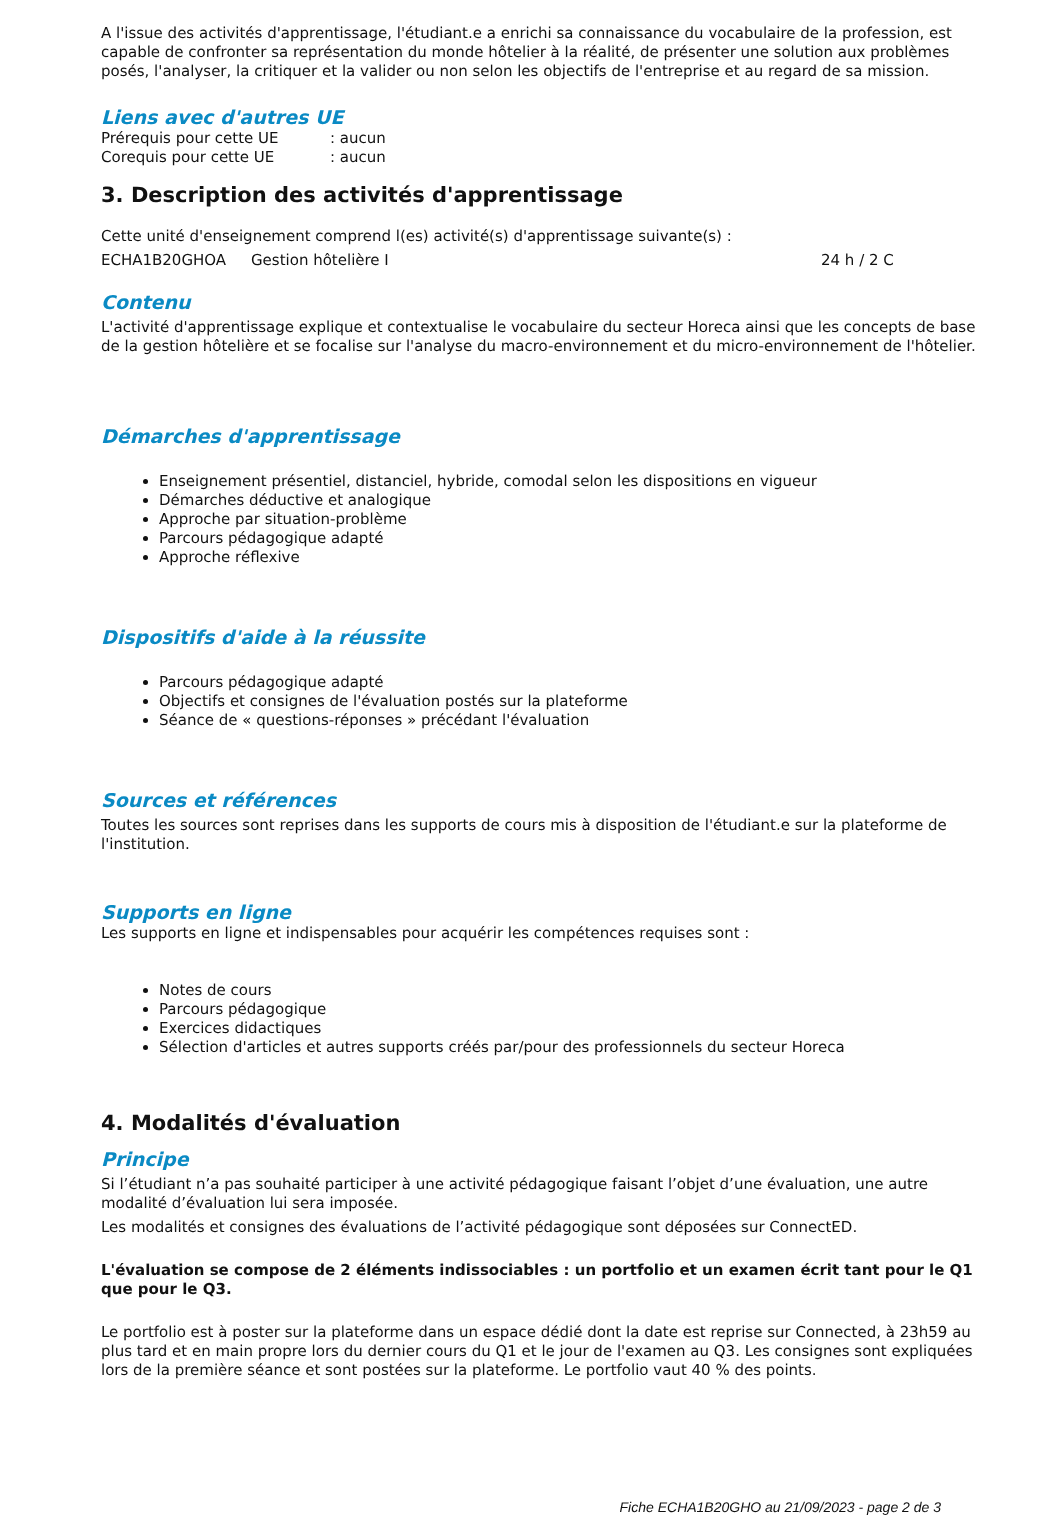A l'issue des activités d'apprentissage, l'étudiant.e a enrichi sa connaissance du vocabulaire de la profession, est capable de confronter sa représentation du monde hôtelier à la réalité, de présenter une solution aux problèmes posés, l'analyser, la critiquer et la valider ou non selon les objectifs de l'entreprise et au regard de sa mission.
Liens avec d'autres UE
Prérequis pour cette UE: aucun
Corequis pour cette UE: aucun
3. Description des activités d'apprentissage
Cette unité d'enseignement comprend l(es) activité(s) d'apprentissage suivante(s) :
ECHA1B20GHOA Gestion hôtelière I 24 h / 2 C
Contenu
L'activité d'apprentissage explique et contextualise le vocabulaire du secteur Horeca ainsi que les concepts de base de la gestion hôtelière et se focalise sur l'analyse du macro-environnement et du micro-environnement de l'hôtelier.
Démarches d'apprentissage
Enseignement présentiel, distanciel, hybride, comodal selon les dispositions en vigueur
Démarches déductive et analogique
Approche par situation-problème
Parcours pédagogique adapté
Approche réflexive
Dispositifs d'aide à la réussite
Parcours pédagogique adapté
Objectifs et consignes de l'évaluation postés sur la plateforme
Séance de « questions-réponses » précédant l'évaluation
Sources et références
Toutes les sources sont reprises dans les supports de cours mis à disposition de l'étudiant.e sur la plateforme de l'institution.
Supports en ligne
Les supports en ligne et indispensables pour acquérir les compétences requises sont :
Notes de cours
Parcours pédagogique
Exercices didactiques
Sélection d'articles et autres supports créés par/pour des professionnels du secteur Horeca
4. Modalités d'évaluation
Principe
Si l’étudiant n’a pas souhaité participer à une activité pédagogique faisant l’objet d’une évaluation, une autre modalité d’évaluation lui sera imposée.
Les modalités et consignes des évaluations de l’activité pédagogique sont déposées sur ConnectED.
L'évaluation se compose de 2 éléments indissociables : un portfolio et un examen écrit tant pour le Q1 que pour le Q3.
Le portfolio est à poster sur la plateforme dans un espace dédié dont la date est reprise sur Connected, à 23h59 au plus tard et en main propre lors du dernier cours du Q1 et le jour de l'examen au Q3. Les consignes sont expliquées lors de la première séance et sont postées sur la plateforme. Le portfolio vaut 40 % des points.
Fiche ECHA1B20GHO au 21/09/2023 - page 2 de 3